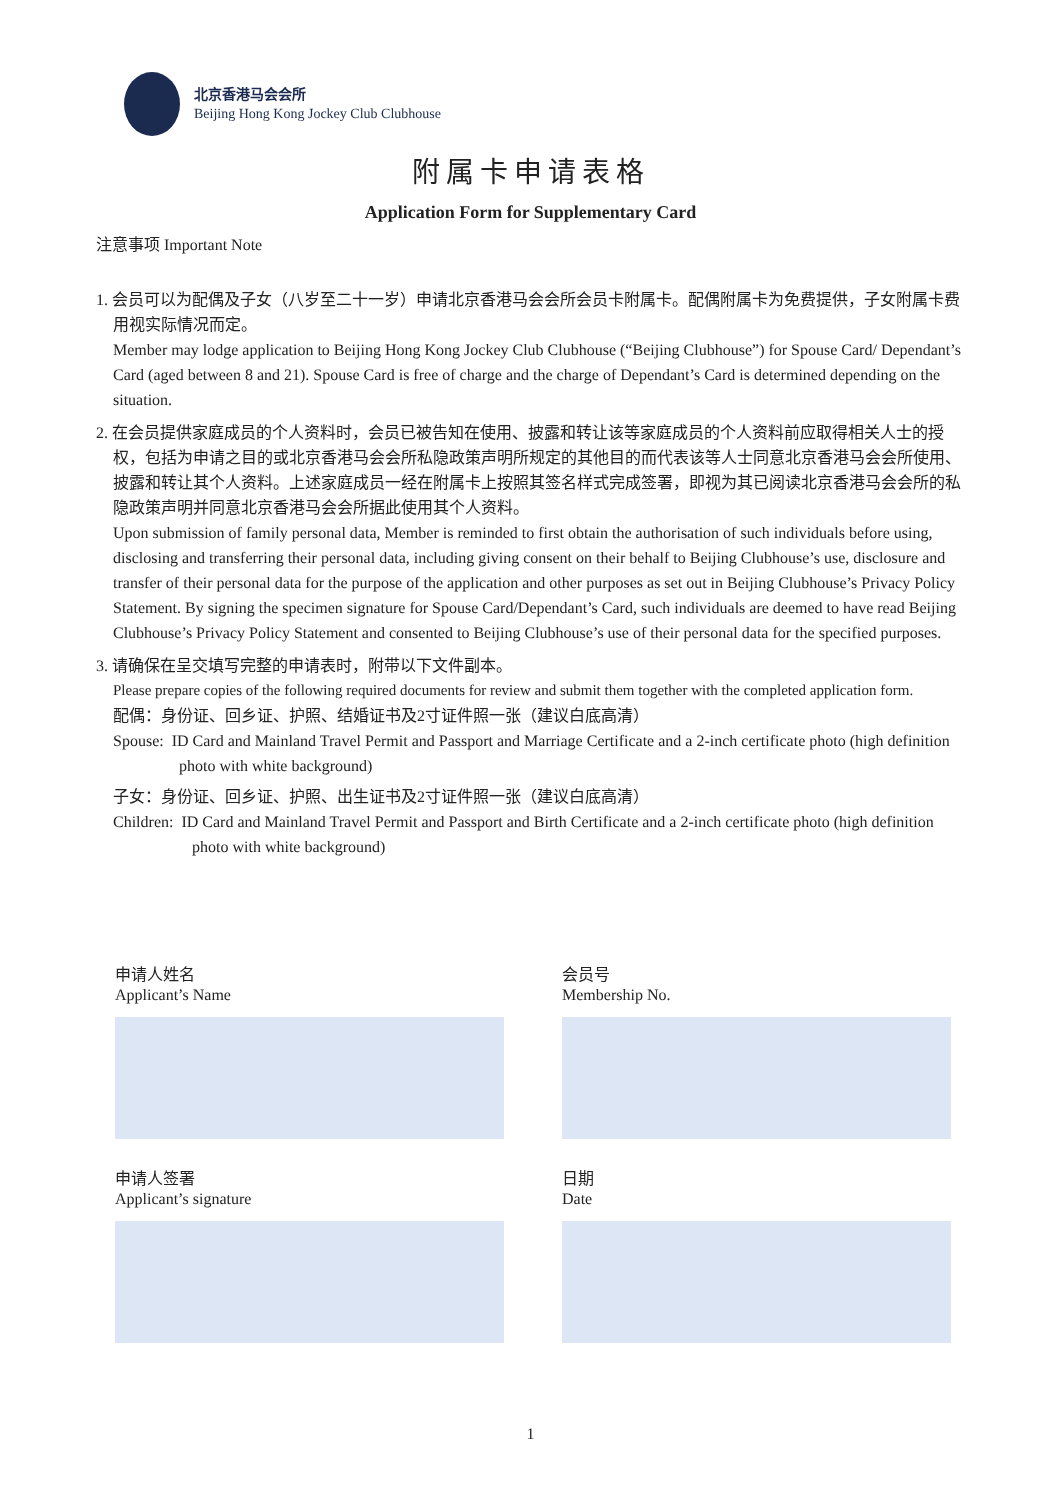北京香港马会会所
Beijing Hong Kong Jockey Club Clubhouse
附属卡申请表格
Application Form for Supplementary Card
注意事项 Important Note
1. 会员可以为配偶及子女（八岁至二十一岁）申请北京香港马会会所会员卡附属卡。配偶附属卡为免费提供，子女附属卡费用视实际情况而定。
Member may lodge application to Beijing Hong Kong Jockey Club Clubhouse (“Beijing Clubhouse”) for Spouse Card/ Dependant’s Card (aged between 8 and 21). Spouse Card is free of charge and the charge of Dependant’s Card is determined depending on the situation.
2. 在会员提供家庭成员的个人资料时，会员已被告知在使用、披露和转让该等家庭成员的个人资料前应取得相关人士的授权，包括为申请之目的或北京香港马会会所私隐政策声明所规定的其他目的而代表该等人士同意北京香港马会会所使用、披露和转让其个人资料。上述家庭成员一经在附属卡上按照其签名样式完成签署，即视为其已阅读北京香港马会会所的私隐政策声明并同意北京香港马会会所据此使用其个人资料。
Upon submission of family personal data, Member is reminded to first obtain the authorisation of such individuals before using, disclosing and transferring their personal data, including giving consent on their behalf to Beijing Clubhouse’s use, disclosure and transfer of their personal data for the purpose of the application and other purposes as set out in Beijing Clubhouse’s Privacy Policy Statement. By signing the specimen signature for Spouse Card/Dependant’s Card, such individuals are deemed to have read Beijing Clubhouse’s Privacy Policy Statement and consented to Beijing Clubhouse’s use of their personal data for the specified purposes.
3. 请确保在呈交填写完整的申请表时，附带以下文件副本。
Please prepare copies of the following required documents for review and submit them together with the completed application form.
配偶：身份证、回乡证、护照、结婚证书及2寸证件照一张（建议白底高清）
Spouse: ID Card and Mainland Travel Permit and Passport and Marriage Certificate and a 2-inch certificate photo (high definition photo with white background)
子女：身份证、回乡证、护照、出生证书及2寸证件照一张（建议白底高清）
Children: ID Card and Mainland Travel Permit and Passport and Birth Certificate and a 2-inch certificate photo (high definition photo with white background)
申请人姓名
Applicant’s Name
会员号
Membership No.
申请人签署
Applicant’s signature
日期
Date
1